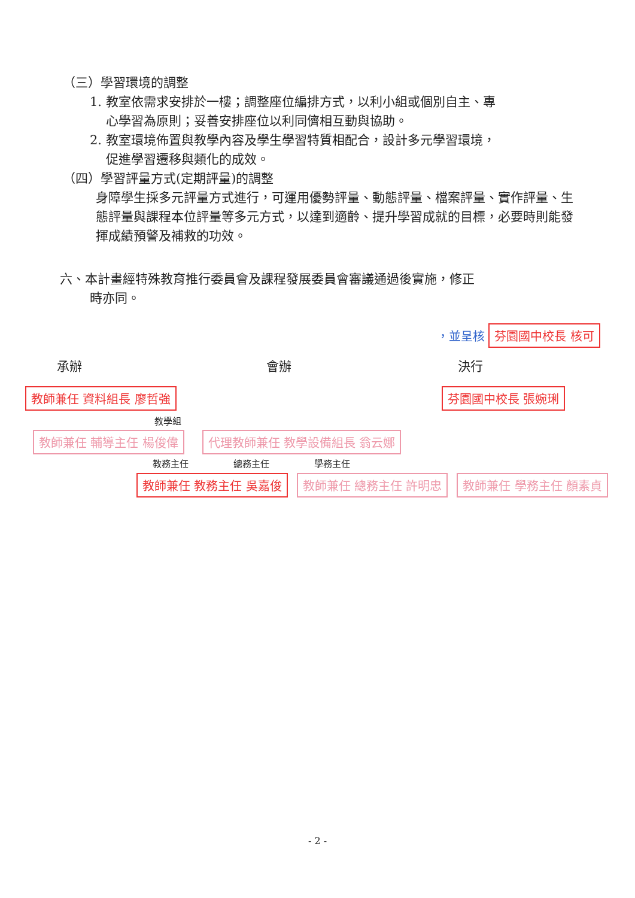（三）學習環境的調整
1. 教室依需求安排於一樓；調整座位編排方式，以利小組或個別自主、專
心學習為原則；妥善安排座位以利同儕相互動與協助。
2. 教室環境佈置與教學內容及學生學習特質相配合，設計多元學習環境，
促進學習遷移與類化的成效。
（四）學習評量方式(定期評量)的調整
身障學生採多元評量方式進行，可運用優勢評量、動態評量、檔案評量、實作評量、生態評量與課程本位評量等多元方式，以達到適齡、提升學習成就的目標，必要時則能發揮成績預警及補救的功效。
六、本計畫經特殊教育推行委員會及課程發展委員會審議通過後實施，修正
時亦同。
，並呈核 芬園國中校長 核可
承辦 會辦 決行
教師兼任 資料組長 廖哲強 芬園國中校長 張婉琍
教學組
教師兼任 輔導主任 楊俊偉 代理教師兼任 教學設備組長 翁云娜
教務主任 總務主任 學務主任
教師兼任 教務主任 吳嘉俊 教師兼任 總務主任 許明忠 教師兼任 學務主任 顏素貞
- 2 -